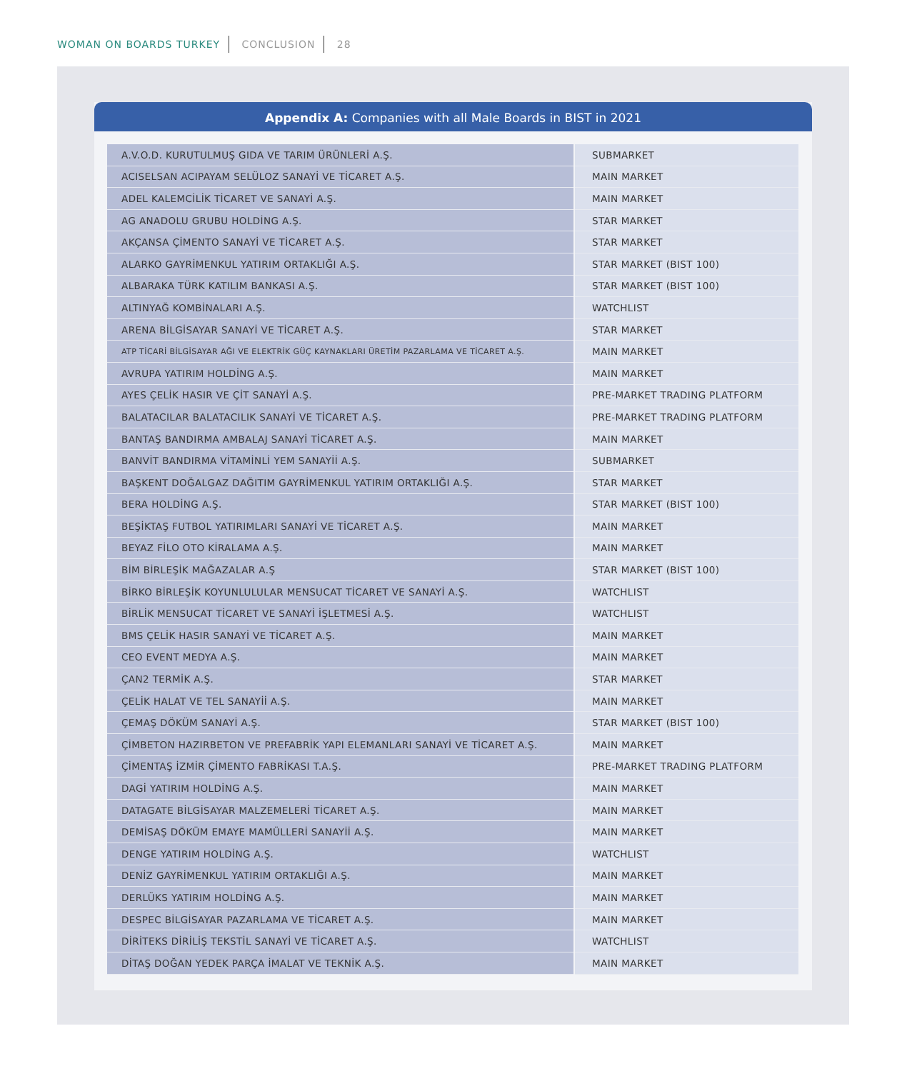WOMAN ON BOARDS TURKEY CONCLUSION 28
Appendix A: Companies with all Male Boards in BIST in 2021
| A.V.O.D. KURUTULMUŞ GIDA VE TARIM ÜRÜNLERİ A.Ş. | SUBMARKET |
| ACISELSAN ACIPAYAM SELÜLOZ SANAYİ VE TİCARET A.Ş. | MAIN MARKET |
| ADEL KALEMCİLİK TİCARET VE SANAYİ A.Ş. | MAIN MARKET |
| AG ANADOLU GRUBU HOLDİNG A.Ş. | STAR MARKET |
| AKÇANSA ÇİMENTO SANAYİ VE TİCARET A.Ş. | STAR MARKET |
| ALARKO GAYRİMENKUL YATIRIM ORTAKLIĞI A.Ş. | STAR MARKET (BIST 100) |
| ALBARAKA TÜRK KATILIM BANKASI A.Ş. | STAR MARKET (BIST 100) |
| ALTINYAĞ KOMBİNALARI A.Ş. | WATCHLIST |
| ARENA BİLGİSAYAR SANAYİ VE TİCARET A.Ş. | STAR MARKET |
| ATP TİCARİ BİLGİSAYAR AĞI VE ELEKTRİK GÜÇ KAYNAKLARI ÜRETİM PAZARLAMA VE TİCARET A.Ş. | MAIN MARKET |
| AVRUPA YATIRIM HOLDİNG A.Ş. | MAIN MARKET |
| AYES ÇELİK HASIR VE ÇİT SANAYİ A.Ş. | PRE-MARKET TRADING PLATFORM |
| BALATACILAR BALATACILIK SANAYİ VE TİCARET A.Ş. | PRE-MARKET TRADING PLATFORM |
| BANTAŞ BANDIRMA AMBALAJ SANAYİ TİCARET A.Ş. | MAIN MARKET |
| BANVİT BANDIRMA VİTAMİNLİ YEM SANAYİİ A.Ş. | SUBMARKET |
| BAŞKENT DOĞALGAZ DAĞITIM GAYRİMENKUL YATIRIM ORTAKLIĞI A.Ş. | STAR MARKET |
| BERA HOLDİNG A.Ş. | STAR MARKET (BIST 100) |
| BEŞİKTAŞ FUTBOL YATIRIMLARI SANAYİ VE TİCARET A.Ş. | MAIN MARKET |
| BEYAZ FİLO OTO KİRALAMA A.Ş. | MAIN MARKET |
| BİM BİRLEŞİK MAĞAZALAR A.Ş | STAR MARKET (BIST 100) |
| BİRKO BİRLEŞİK KOYUNLULULAR MENSUCAT TİCARET VE SANAYİ A.Ş. | WATCHLIST |
| BİRLİK MENSUCAT TİCARET VE SANAYİ İŞLETMESİ A.Ş. | WATCHLIST |
| BMS ÇELİK HASIR SANAYİ VE TİCARET A.Ş. | MAIN MARKET |
| CEO EVENT MEDYA A.Ş. | MAIN MARKET |
| ÇAN2 TERMİK A.Ş. | STAR MARKET |
| ÇELİK HALAT VE TEL SANAYİİ A.Ş. | MAIN MARKET |
| ÇEMAŞ DÖKÜM SANAYİ A.Ş. | STAR MARKET (BIST 100) |
| ÇİMBETON HAZIRBETON VE PREFABRİK YAPI ELEMANLARI SANAYİ VE TİCARET A.Ş. | MAIN MARKET |
| ÇİMENTAŞ İZMİR ÇİMENTO FABRİKASI T.A.Ş. | PRE-MARKET TRADING PLATFORM |
| DAGİ YATIRIM HOLDİNG A.Ş. | MAIN MARKET |
| DATAGATE BİLGİSAYAR MALZEMELERİ TİCARET A.Ş. | MAIN MARKET |
| DEMİSAŞ DÖKÜM EMAYE MAMÜLLERİ SANAYİİ A.Ş. | MAIN MARKET |
| DENGE YATIRIM HOLDİNG A.Ş. | WATCHLIST |
| DENİZ GAYRİMENKUL YATIRIM ORTAKLIĞI A.Ş. | MAIN MARKET |
| DERLÜKS YATIRIM HOLDİNG A.Ş. | MAIN MARKET |
| DESPEC BİLGİSAYAR PAZARLAMA VE TİCARET A.Ş. | MAIN MARKET |
| DİRİTEKS DİRİLİŞ TEKSTİL SANAYİ VE TİCARET A.Ş. | WATCHLIST |
| DİTAŞ DOĞAN YEDEK PARÇA İMALAT VE TEKNİK A.Ş. | MAIN MARKET |